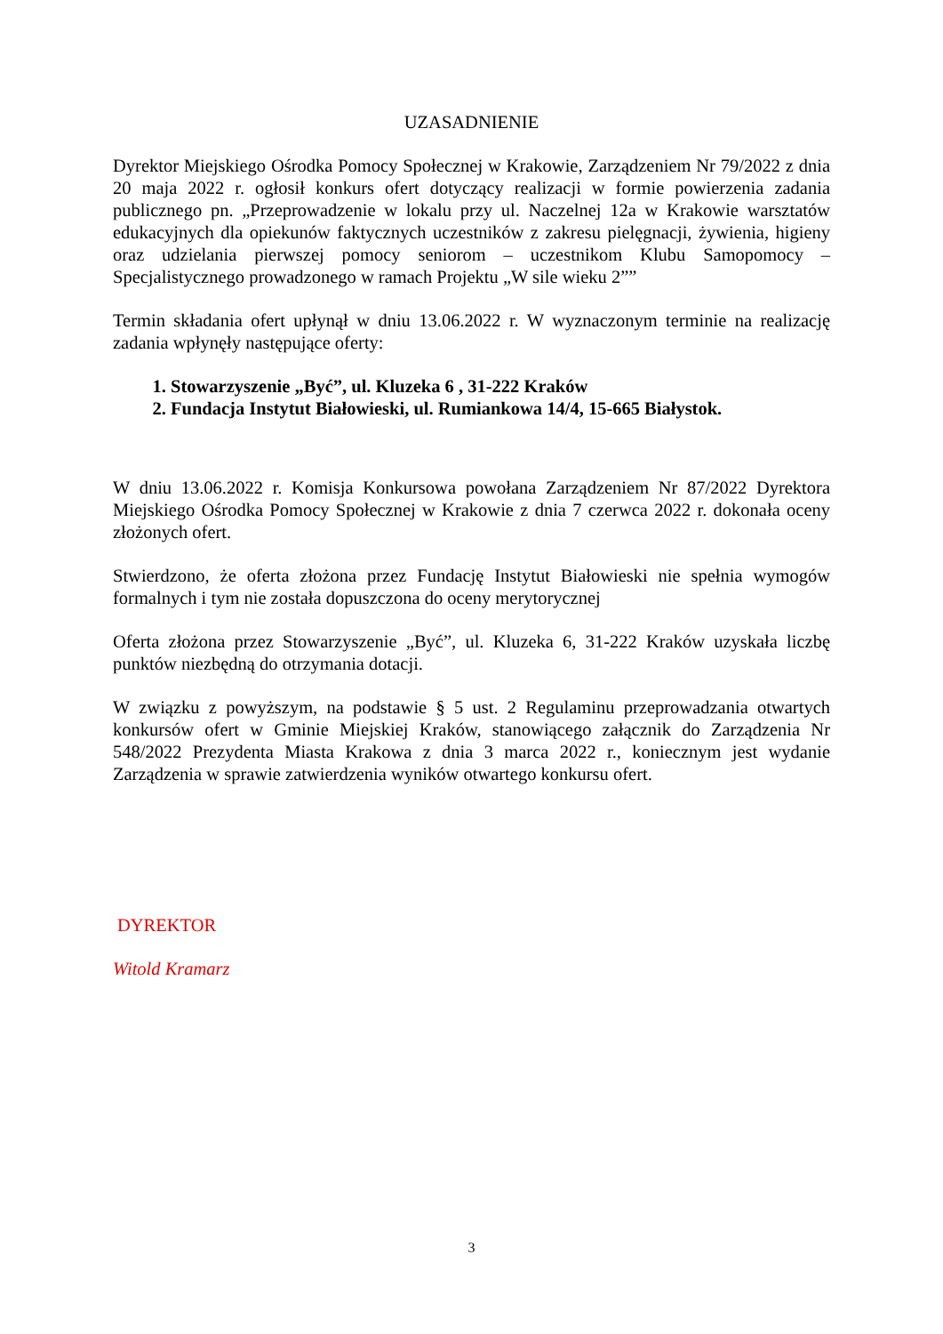UZASADNIENIE
Dyrektor Miejskiego Ośrodka Pomocy Społecznej w Krakowie, Zarządzeniem Nr 79/2022 z dnia 20 maja 2022 r. ogłosił konkurs ofert dotyczący realizacji w formie powierzenia zadania publicznego pn. „Przeprowadzenie w lokalu przy ul. Naczelnej 12a w Krakowie warsztatów edukacyjnych dla opiekunów faktycznych uczestników z zakresu pielęgnacji, żywienia, higieny oraz udzielania pierwszej pomocy seniorom – uczestnikom Klubu Samopomocy – Specjalistycznego prowadzonego w ramach Projektu „W sile wieku 2””
Termin składania ofert upłynął w dniu 13.06.2022 r. W wyznaczonym terminie na realizację zadania wpłynęły następujące oferty:
1. Stowarzyszenie „Być”, ul. Kluzeka 6 , 31-222 Kraków
2. Fundacja Instytut Białowieski, ul. Rumiankowa 14/4, 15-665 Białystok.
W dniu 13.06.2022 r. Komisja Konkursowa powołana Zarządzeniem Nr 87/2022 Dyrektora Miejskiego Ośrodka Pomocy Społecznej w Krakowie z dnia 7 czerwca 2022 r. dokonała oceny złożonych ofert.
Stwierdzono, że oferta złożona przez Fundację Instytut Białowieski nie spełnia wymogów formalnych i tym nie została dopuszczona do oceny merytorycznej
Oferta złożona przez Stowarzyszenie „Być”, ul. Kluzeka 6, 31-222 Kraków uzyskała liczbę punktów niezbędną do otrzymania dotacji.
W związku z powyższym, na podstawie § 5 ust. 2 Regulaminu przeprowadzania otwartych konkursów ofert w Gminie Miejskiej Kraków, stanowiącego załącznik do Zarządzenia Nr 548/2022 Prezydenta Miasta Krakowa z dnia 3 marca 2022 r., koniecznym jest wydanie Zarządzenia w sprawie zatwierdzenia wyników otwartego konkursu ofert.
DYREKTOR
Witold Kramarz
3